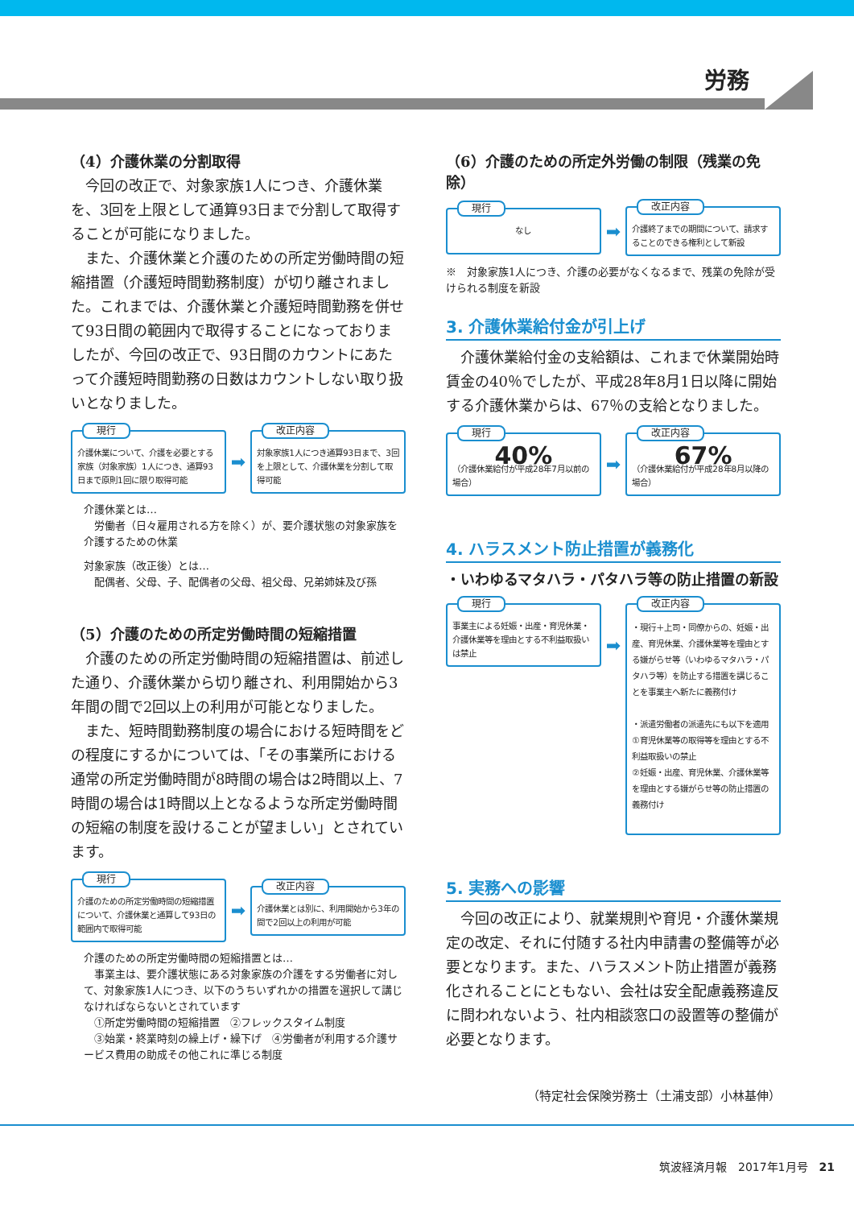労務
（4）介護休業の分割取得
今回の改正で、対象家族1人につき、介護休業を、3回を上限として通算93日まで分割して取得することが可能になりました。
また、介護休業と介護のための所定労働時間の短縮措置（介護短時間勤務制度）が切り離されました。これまでは、介護休業と介護短時間勤務を併せて93日間の範囲内で取得することになっておりましたが、今回の改正で、93日間のカウントにあたって介護短時間勤務の日数はカウントしない取り扱いとなりました。
現行
介護休業について、介護を必要とする家族（対象家族）1人につき、通算93日まで原則1回に限り取得可能
➡
改正内容
対象家族1人につき通算93日まで、3回を上限として、介護休業を分割して取得可能
介護休業とは…
　労働者（日々雇用される方を除く）が、要介護状態の対象家族を介護するための休業
対象家族（改正後）とは…
　配偶者、父母、子、配偶者の父母、祖父母、兄弟姉妹及び孫
（5）介護のための所定労働時間の短縮措置
介護のための所定労働時間の短縮措置は、前述した通り、介護休業から切り離され、利用開始から3年間の間で2回以上の利用が可能となりました。
また、短時間勤務制度の場合における短時間をどの程度にするかについては、「その事業所における通常の所定労働時間が8時間の場合は2時間以上、7時間の場合は1時間以上となるような所定労働時間の短縮の制度を設けることが望ましい」とされています。
現行
介護のための所定労働時間の短縮措置について、介護休業と通算して93日の範囲内で取得可能
➡
改正内容
介護休業とは別に、利用開始から3年の間で2回以上の利用が可能
介護のための所定労働時間の短縮措置とは…
　事業主は、要介護状態にある対象家族の介護をする労働者に対して、対象家族1人につき、以下のうちいずれかの措置を選択して講じなければならないとされています
　①所定労働時間の短縮措置　②フレックスタイム制度
　③始業・終業時刻の繰上げ・繰下げ　④労働者が利用する介護サービス費用の助成その他これに準じる制度
（6）介護のための所定外労働の制限（残業の免除）
現行
なし
➡
改正内容
介護終了までの期間について、請求することのできる権利として新設
※　対象家族1人につき、介護の必要がなくなるまで、残業の免除が受けられる制度を新設
3. 介護休業給付金が引上げ
介護休業給付金の支給額は、これまで休業開始時賃金の40％でしたが、平成28年8月1日以降に開始する介護休業からは、67％の支給となりました。
現行
40%
（介護休業給付が平成28年7月以前の場合）
➡
改正内容
67%
（介護休業給付が平成28年8月以降の場合）
4. ハラスメント防止措置が義務化
・いわゆるマタハラ・パタハラ等の防止措置の新設
現行
事業主による妊娠・出産・育児休業・介護休業等を理由とする不利益取扱いは禁止
➡
改正内容
・現行＋上司・同僚からの、妊娠・出産、育児休業、介護休業等を理由とする嫌がらせ等（いわゆるマタハラ・パタハラ等）を防止する措置を講じることを事業主へ新たに義務付け
・派遣労働者の派遣先にも以下を適用
①育児休業等の取得等を理由とする不利益取扱いの禁止
②妊娠・出産、育児休業、介護休業等を理由とする嫌がらせ等の防止措置の義務付け
5. 実務への影響
今回の改正により、就業規則や育児・介護休業規定の改定、それに付随する社内申請書の整備等が必要となります。また、ハラスメント防止措置が義務化されることにともない、会社は安全配慮義務違反に問われないよう、社内相談窓口の設置等の整備が必要となります。
（特定社会保険労務士（土浦支部）小林基伸）
筑波経済月報　2017年1月号　21